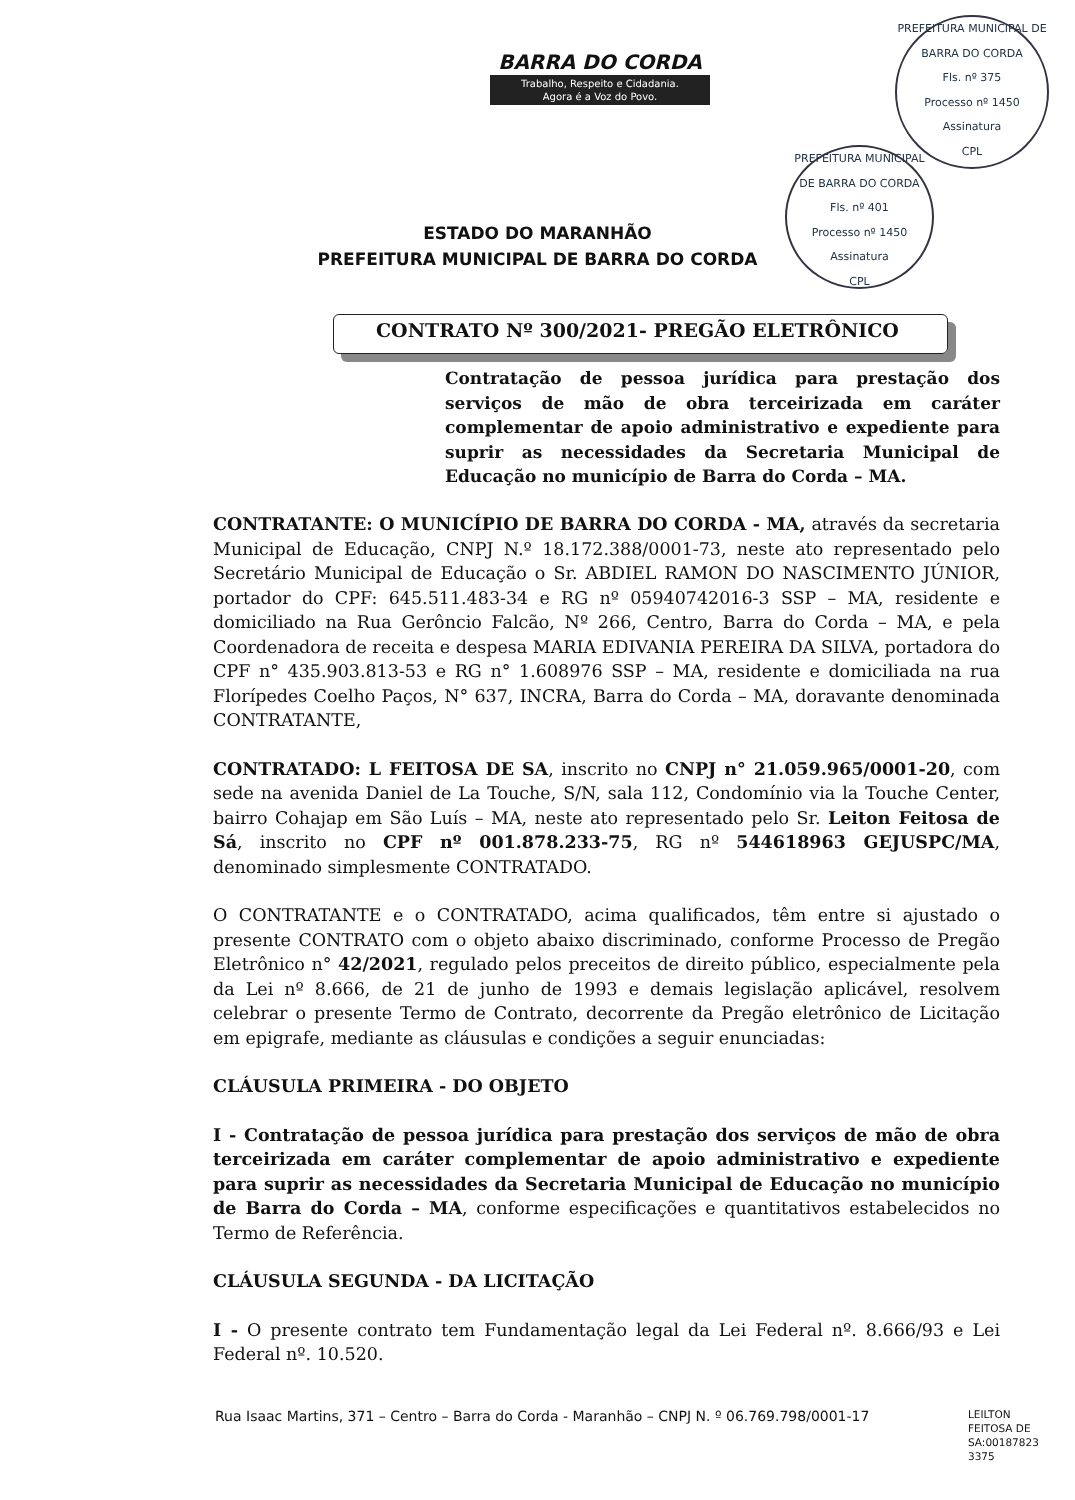BARRA DO CORDA
Trabalho, Respeito e Cidadania.
Agora é a Voz do Povo.
PREFEITURA MUNICIPAL DE BARRA DO CORDA
Fls. nº 375
Processo nº 1450
Assinatura
CPL
PREFEITURA MUNICIPAL DE BARRA DO CORDA
Fls. nº 401
Processo nº 1450
Assinatura
CPL
ESTADO DO MARANHÃO
PREFEITURA MUNICIPAL DE BARRA DO CORDA
CONTRATO Nº 300/2021- PREGÃO ELETRÔNICO
Contratação de pessoa jurídica para prestação dos serviços de mão de obra terceirizada em caráter complementar de apoio administrativo e expediente para suprir as necessidades da Secretaria Municipal de Educação no município de Barra do Corda – MA.
CONTRATANTE: O MUNICÍPIO DE BARRA DO CORDA - MA, através da secretaria Municipal de Educação, CNPJ N.º 18.172.388/0001-73, neste ato representado pelo Secretário Municipal de Educação o Sr. ABDIEL RAMON DO NASCIMENTO JÚNIOR, portador do CPF: 645.511.483-34 e RG nº 05940742016-3 SSP – MA, residente e domiciliado na Rua Gerôncio Falcão, Nº 266, Centro, Barra do Corda – MA, e pela Coordenadora de receita e despesa MARIA EDIVANIA PEREIRA DA SILVA, portadora do CPF n° 435.903.813-53 e RG n° 1.608976 SSP – MA, residente e domiciliada na rua Florípedes Coelho Paços, N° 637, INCRA, Barra do Corda – MA, doravante denominada CONTRATANTE,
CONTRATADO: L FEITOSA DE SA, inscrito no CNPJ n° 21.059.965/0001-20, com sede na avenida Daniel de La Touche, S/N, sala 112, Condomínio via la Touche Center, bairro Cohajap em São Luís – MA, neste ato representado pelo Sr. Leiton Feitosa de Sá, inscrito no CPF nº 001.878.233-75, RG nº 544618963 GEJUSPC/MA, denominado simplesmente CONTRATADO.
O CONTRATANTE e o CONTRATADO, acima qualificados, têm entre si ajustado o presente CONTRATO com o objeto abaixo discriminado, conforme Processo de Pregão Eletrônico n° 42/2021, regulado pelos preceitos de direito público, especialmente pela da Lei nº 8.666, de 21 de junho de 1993 e demais legislação aplicável, resolvem celebrar o presente Termo de Contrato, decorrente da Pregão eletrônico de Licitação em epigrafe, mediante as cláusulas e condições a seguir enunciadas:
CLÁUSULA PRIMEIRA - DO OBJETO
I - Contratação de pessoa jurídica para prestação dos serviços de mão de obra terceirizada em caráter complementar de apoio administrativo e expediente para suprir as necessidades da Secretaria Municipal de Educação no município de Barra do Corda – MA, conforme especificações e quantitativos estabelecidos no Termo de Referência.
CLÁUSULA SEGUNDA - DA LICITAÇÃO
I - O presente contrato tem Fundamentação legal da Lei Federal nº. 8.666/93 e Lei Federal nº. 10.520.
Rua Isaac Martins, 371 – Centro – Barra do Corda - Maranhão – CNPJ N. º 06.769.798/0001-17
LEILTON
FEITOSA DE
SA:00187823
3375